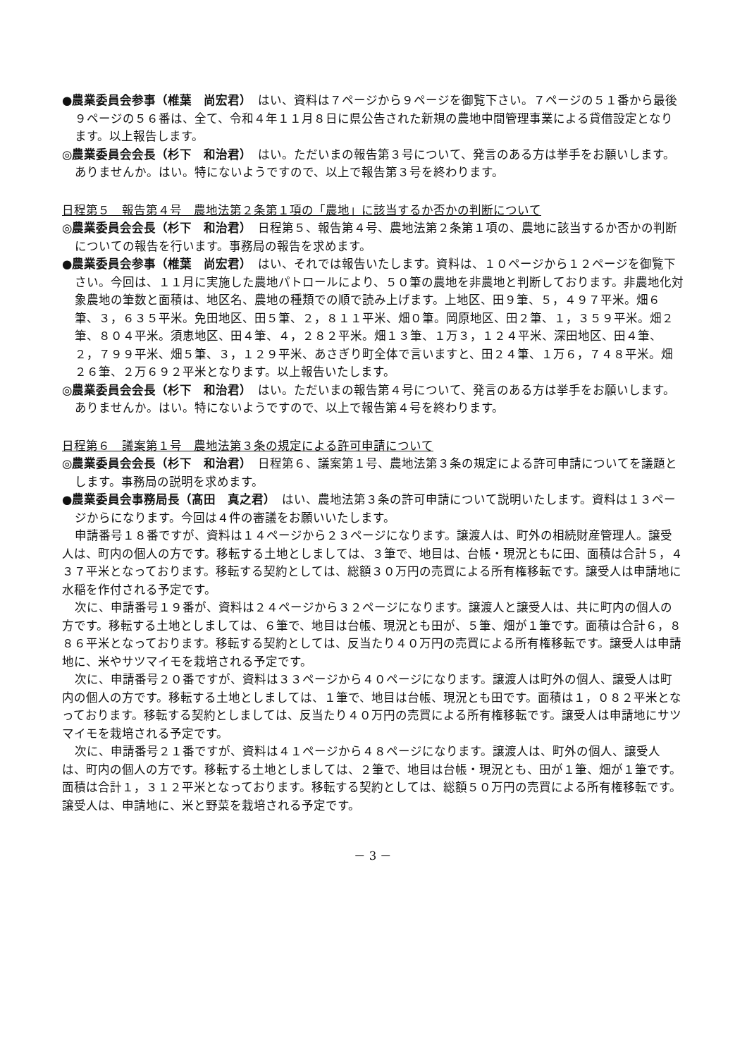●農業委員会参事（椎葉　尚宏君）　はい、資料は７ページから９ページを御覧下さい。７ページの５１番から最後９ページの５６番は、全て、令和４年１１月８日に県公告された新規の農地中間管理事業による貸借設定となります。以上報告します。
◎農業委員会会長（杉下　和治君）　はい。ただいまの報告第３号について、発言のある方は挙手をお願いします。ありませんか。はい。特にないようですので、以上で報告第３号を終わります。
日程第５　報告第４号　農地法第２条第１項の「農地」に該当するか否かの判断について
◎農業委員会会長（杉下　和治君）　日程第５、報告第４号、農地法第２条第１項の、農地に該当するか否かの判断についての報告を行います。事務局の報告を求めます。
●農業委員会参事（椎葉　尚宏君）　はい、それでは報告いたします。資料は、１０ページから１２ページを御覧下さい。今回は、１１月に実施した農地パトロールにより、５０筆の農地を非農地と判断しております。非農地化対象農地の筆数と面積は、地区名、農地の種類での順で読み上げます。上地区、田９筆、５，４９７平米。畑６筆、３，６３５平米。免田地区、田５筆、２，８１１平米、畑０筆。岡原地区、田２筆、１，３５９平米。畑２筆、８０４平米。須恵地区、田４筆、４，２８２平米。畑１３筆、１万３，１２４平米、深田地区、田４筆、２，７９９平米、畑５筆、３，１２９平米、あさぎり町全体で言いますと、田２４筆、１万６，７４８平米。畑２６筆、２万６９２平米となります。以上報告いたします。
◎農業委員会会長（杉下　和治君）　はい。ただいまの報告第４号について、発言のある方は挙手をお願いします。ありませんか。はい。特にないようですので、以上で報告第４号を終わります。
日程第６　議案第１号　農地法第３条の規定による許可申請について
◎農業委員会会長（杉下　和治君）　日程第６、議案第１号、農地法第３条の規定による許可申請についてを議題とします。事務局の説明を求めます。
●農業委員会事務局長（髙田　真之君）　はい、農地法第３条の許可申請について説明いたします。資料は１３ページからになります。今回は４件の審議をお願いいたします。
申請番号１８番ですが、資料は１４ページから２３ページになります。譲渡人は、町外の相続財産管理人。譲受人は、町内の個人の方です。移転する土地としましては、３筆で、地目は、台帳・現況ともに田、面積は合計５，４３７平米となっております。移転する契約としては、総額３０万円の売買による所有権移転です。譲受人は申請地に水稲を作付される予定です。
次に、申請番号１９番が、資料は２４ページから３２ページになります。譲渡人と譲受人は、共に町内の個人の方です。移転する土地としましては、６筆で、地目は台帳、現況とも田が、５筆、畑が１筆です。面積は合計６，８８６平米となっております。移転する契約としては、反当たり４０万円の売買による所有権移転です。譲受人は申請地に、米やサツマイモを栽培される予定です。
次に、申請番号２０番ですが、資料は３３ページから４０ページになります。譲渡人は町外の個人、譲受人は町内の個人の方です。移転する土地としましては、１筆で、地目は台帳、現況とも田です。面積は１，０８２平米となっております。移転する契約としましては、反当たり４０万円の売買による所有権移転です。譲受人は申請地にサツマイモを栽培される予定です。
次に、申請番号２１番ですが、資料は４１ページから４８ページになります。譲渡人は、町外の個人、譲受人は、町内の個人の方です。移転する土地としましては、２筆で、地目は台帳・現況とも、田が１筆、畑が１筆です。面積は合計１，３１２平米となっております。移転する契約としては、総額５０万円の売買による所有権移転です。譲受人は、申請地に、米と野菜を栽培される予定です。
－ 3 －